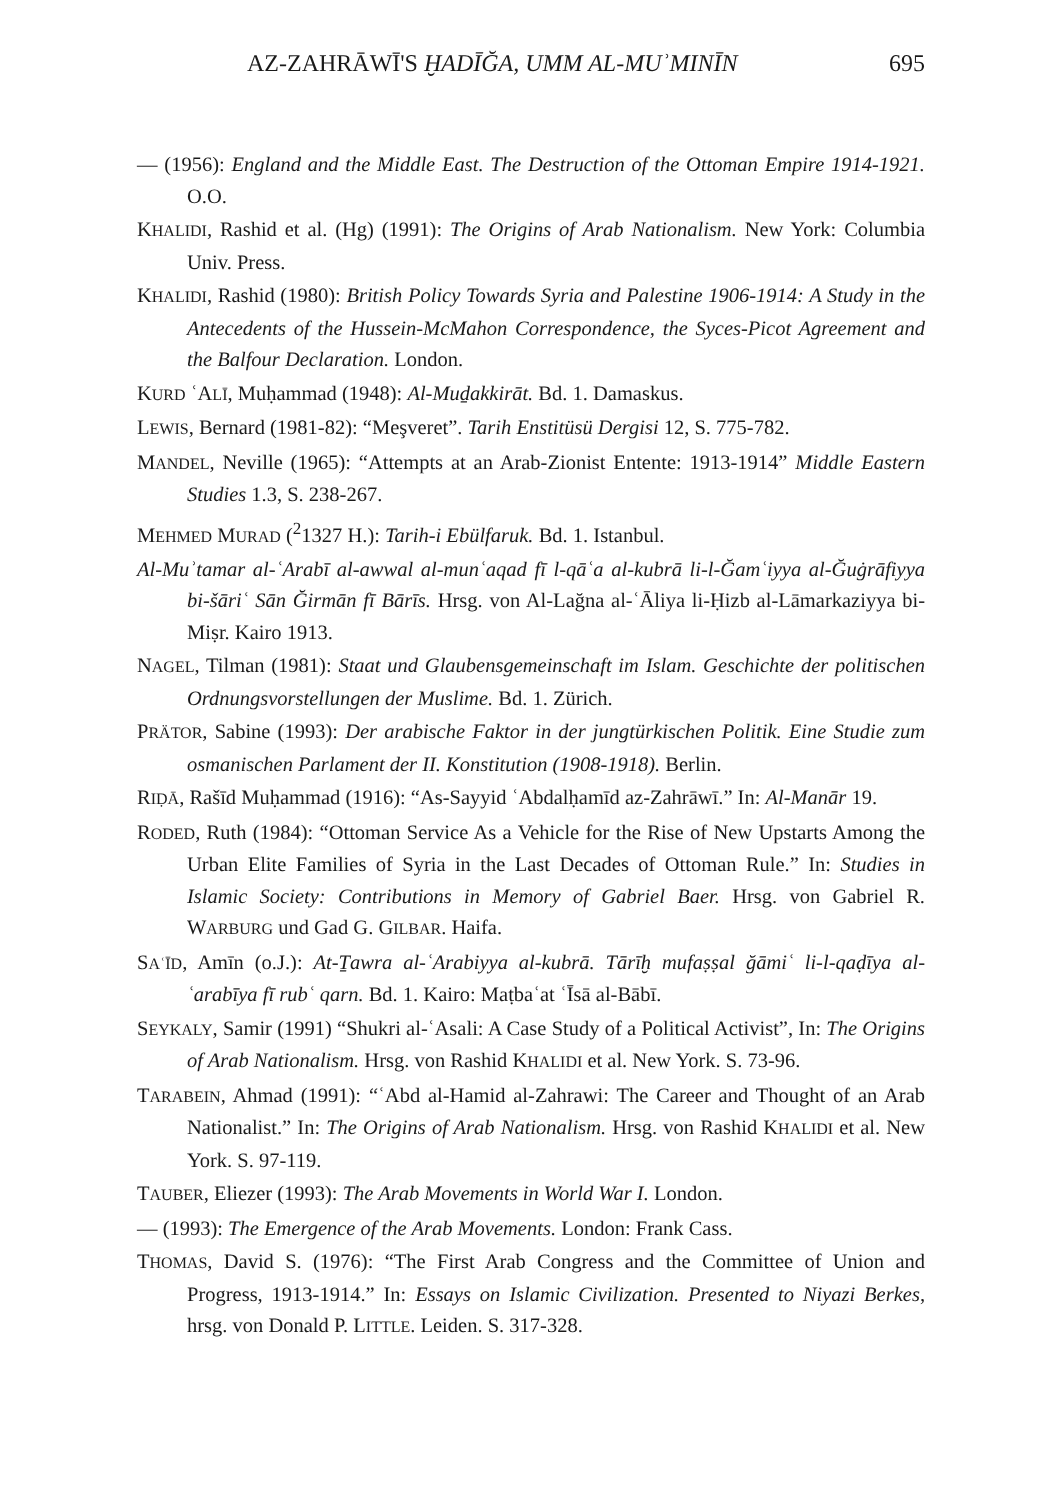AZ-ZAHRĀWĪ'S ḪADĪĞA, UMM AL-MUʾMINĪN 695
— (1956): England and the Middle East. The Destruction of the Ottoman Empire 1914-1921. O.O.
KHALIDI, Rashid et al. (Hg) (1991): The Origins of Arab Nationalism. New York: Columbia Univ. Press.
KHALIDI, Rashid (1980): British Policy Towards Syria and Palestine 1906-1914: A Study in the Antecedents of the Hussein-McMahon Correspondence, the Syces-Picot Agreement and the Balfour Declaration. London.
KURD ʿALĪ, Muḥammad (1948): Al-Muḏakkirāt. Bd. 1. Damaskus.
LEWIS, Bernard (1981-82): “Meşveret”. Tarih Enstitüsü Dergisi 12, S. 775-782.
MANDEL, Neville (1965): “Attempts at an Arab-Zionist Entente: 1913-1914” Middle Eastern Studies 1.3, S. 238-267.
MEHMED MURAD (<sup>2</sup>1327 H.): Tarih-i Ebülfaruk. Bd. 1. Istanbul.
Al-Muʾtamar al-ʿArabī al-awwal al-munʿaqad fī l-qāʿa al-kubrā li-l-Ğamʿiyya al-Ğuġrāfiyya bi-šāriʿ Sān Ğirmān fī Bārīs. Hrsg. von Al-Lağna al-ʿĀliya li-Ḥizb al-Lāmarkaziyya bi-Miṣr. Kairo 1913.
NAGEL, Tilman (1981): Staat und Glaubensgemeinschaft im Islam. Geschichte der politischen Ordnungsvorstellungen der Muslime. Bd. 1. Zürich.
PRÄTOR, Sabine (1993): Der arabische Faktor in der jungtürkischen Politik. Eine Studie zum osmanischen Parlament der II. Konstitution (1908-1918). Berlin.
RIḌĀ, Rašīd Muḥammad (1916): “As-Sayyid ʿAbdalḥamīd az-Zahrāwī.” In: Al-Manār 19.
RODED, Ruth (1984): “Ottoman Service As a Vehicle for the Rise of New Upstarts Among the Urban Elite Families of Syria in the Last Decades of Ottoman Rule.” In: Studies in Islamic Society: Contributions in Memory of Gabriel Baer. Hrsg. von Gabriel R. WARBURG und Gad G. GILBAR. Haifa.
SAʿĪD, Amīn (o.J.): At-Ṯawra al-ʿArabiyya al-kubrā. Tārīḫ mufaṣṣal ğāmiʿ li-l-qaḍīya al-ʿarabīya fī rubʿ qarn. Bd. 1. Kairo: Maṭbaʿat ʿĪsā al-Bābī.
SEYKALY, Samir (1991) “Shukri al-ʿAsali: A Case Study of a Political Activist”, In: The Origins of Arab Nationalism. Hrsg. von Rashid KHALIDI et al. New York. S. 73-96.
TARABEIN, Ahmad (1991): “ʿAbd al-Hamid al-Zahrawi: The Career and Thought of an Arab Nationalist.” In: The Origins of Arab Nationalism. Hrsg. von Rashid KHALIDI et al. New York. S. 97-119.
TAUBER, Eliezer (1993): The Arab Movements in World War I. London.
— (1993): The Emergence of the Arab Movements. London: Frank Cass.
THOMAS, David S. (1976): “The First Arab Congress and the Committee of Union and Progress, 1913-1914.” In: Essays on Islamic Civilization. Presented to Niyazi Berkes, hrsg. von Donald P. LITTLE. Leiden. S. 317-328.